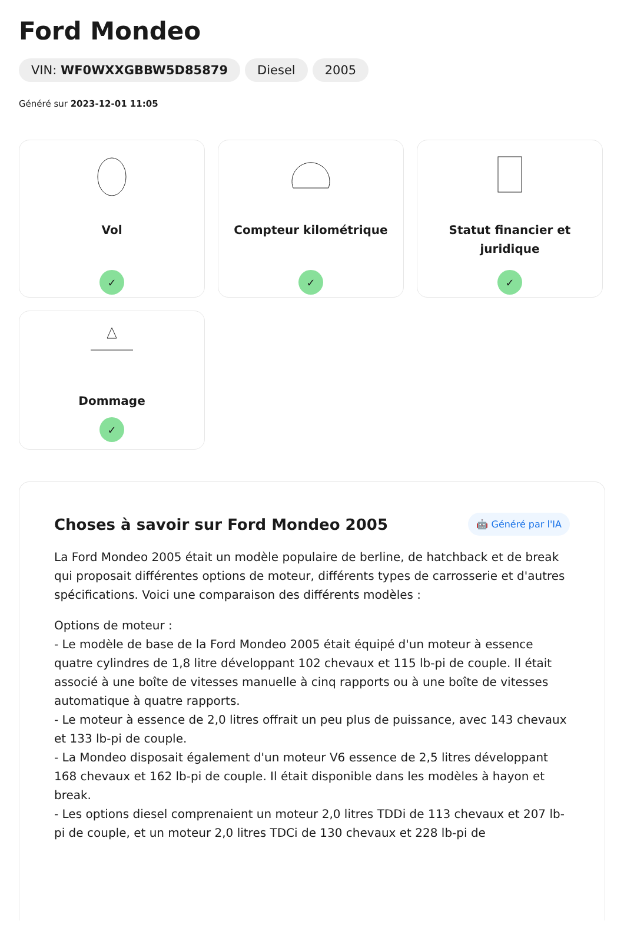Ford Mondeo
VIN: WF0WXXGBBW5D85879 Diesel 2005
Généré sur 2023-12-01 11:05
Vol
✓
Compteur kilométrique
✓
Statut financier et juridique
✓
Dommage
✓
Choses à savoir sur Ford Mondeo 2005
🤖 Généré par l'IA
La Ford Mondeo 2005 était un modèle populaire de berline, de hatchback et de break qui proposait différentes options de moteur, différents types de carrosserie et d'autres spécifications. Voici une comparaison des différents modèles :
Options de moteur :
- Le modèle de base de la Ford Mondeo 2005 était équipé d'un moteur à essence quatre cylindres de 1,8 litre développant 102 chevaux et 115 lb-pi de couple. Il était associé à une boîte de vitesses manuelle à cinq rapports ou à une boîte de vitesses automatique à quatre rapports.
- Le moteur à essence de 2,0 litres offrait un peu plus de puissance, avec 143 chevaux et 133 lb-pi de couple.
- La Mondeo disposait également d'un moteur V6 essence de 2,5 litres développant 168 chevaux et 162 lb-pi de couple. Il était disponible dans les modèles à hayon et break.
- Les options diesel comprenaient un moteur 2,0 litres TDDi de 113 chevaux et 207 lb-pi de couple, et un moteur 2,0 litres TDCi de 130 chevaux et 228 lb-pi de